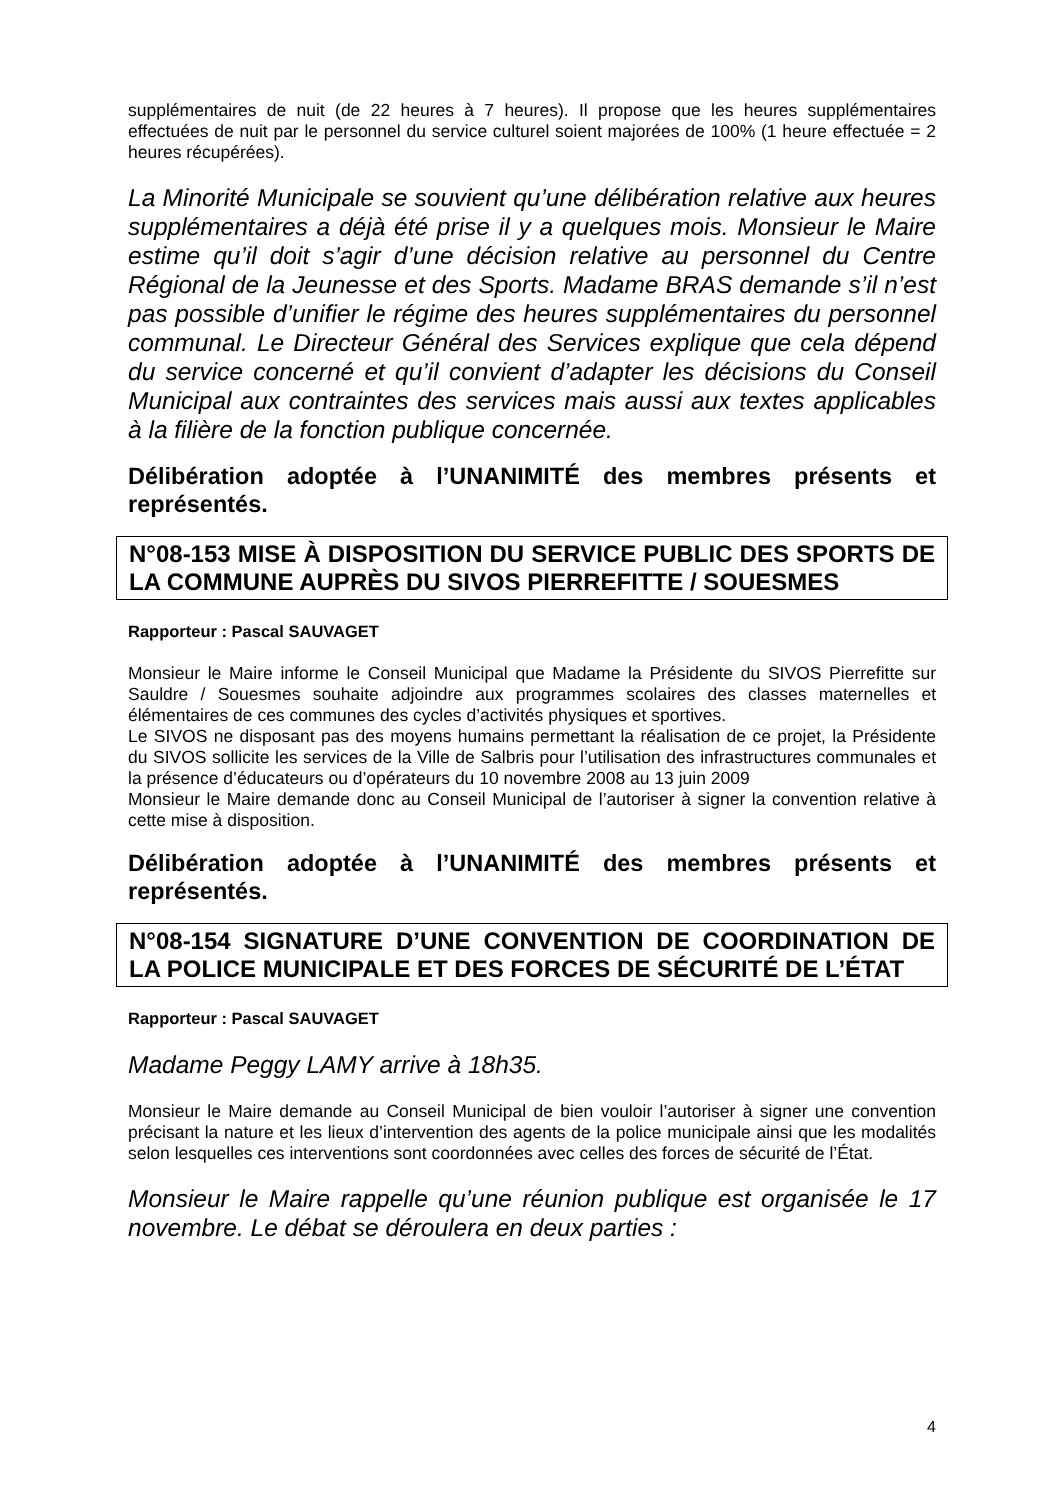supplémentaires de nuit (de 22 heures à 7 heures). Il propose que les heures supplémentaires effectuées de nuit par le personnel du service culturel soient majorées de 100% (1 heure effectuée = 2 heures récupérées).
La Minorité Municipale se souvient qu’une délibération relative aux heures supplémentaires a déjà été prise il y a quelques mois. Monsieur le Maire estime qu’il doit s’agir d’une décision relative au personnel du Centre Régional de la Jeunesse et des Sports. Madame BRAS demande s’il n’est pas possible d’unifier le régime des heures supplémentaires du personnel communal. Le Directeur Général des Services explique que cela dépend du service concerné et qu’il convient d’adapter les décisions du Conseil Municipal aux contraintes des services mais aussi aux textes applicables à la filière de la fonction publique concernée.
Délibération adoptée à l’UNANIMITÉ des membres présents et représentés.
N°08-153 MISE À DISPOSITION DU SERVICE PUBLIC DES SPORTS DE LA COMMUNE AUPRÈS DU SIVOS PIERREFITTE / SOUESMES
Rapporteur : Pascal SAUVAGET
Monsieur le Maire informe le Conseil Municipal que Madame la Présidente du SIVOS Pierrefitte sur Sauldre / Souesmes souhaite adjoindre aux programmes scolaires des classes maternelles et élémentaires de ces communes des cycles d’activités physiques et sportives.
Le SIVOS ne disposant pas des moyens humains permettant la réalisation de ce projet, la Présidente du SIVOS sollicite les services de la Ville de Salbris pour l’utilisation des infrastructures communales et la présence d’éducateurs ou d’opérateurs du 10 novembre 2008 au 13 juin 2009
Monsieur le Maire demande donc au Conseil Municipal de l’autoriser à signer la convention relative à cette mise à disposition.
Délibération adoptée à l’UNANIMITÉ des membres présents et représentés.
N°08-154 SIGNATURE D’UNE CONVENTION DE COORDINATION DE LA POLICE MUNICIPALE ET DES FORCES DE SÉCURITÉ DE L’ÉTAT
Rapporteur : Pascal SAUVAGET
Madame Peggy LAMY arrive à 18h35.
Monsieur le Maire demande au Conseil Municipal de bien vouloir l’autoriser à signer une convention précisant la nature et les lieux d’intervention des agents de la police municipale ainsi que les modalités selon lesquelles ces interventions sont coordonnées avec celles des forces de sécurité de l’État.
Monsieur le Maire rappelle qu’une réunion publique est organisée le 17 novembre. Le débat se déroulera en deux parties :
4